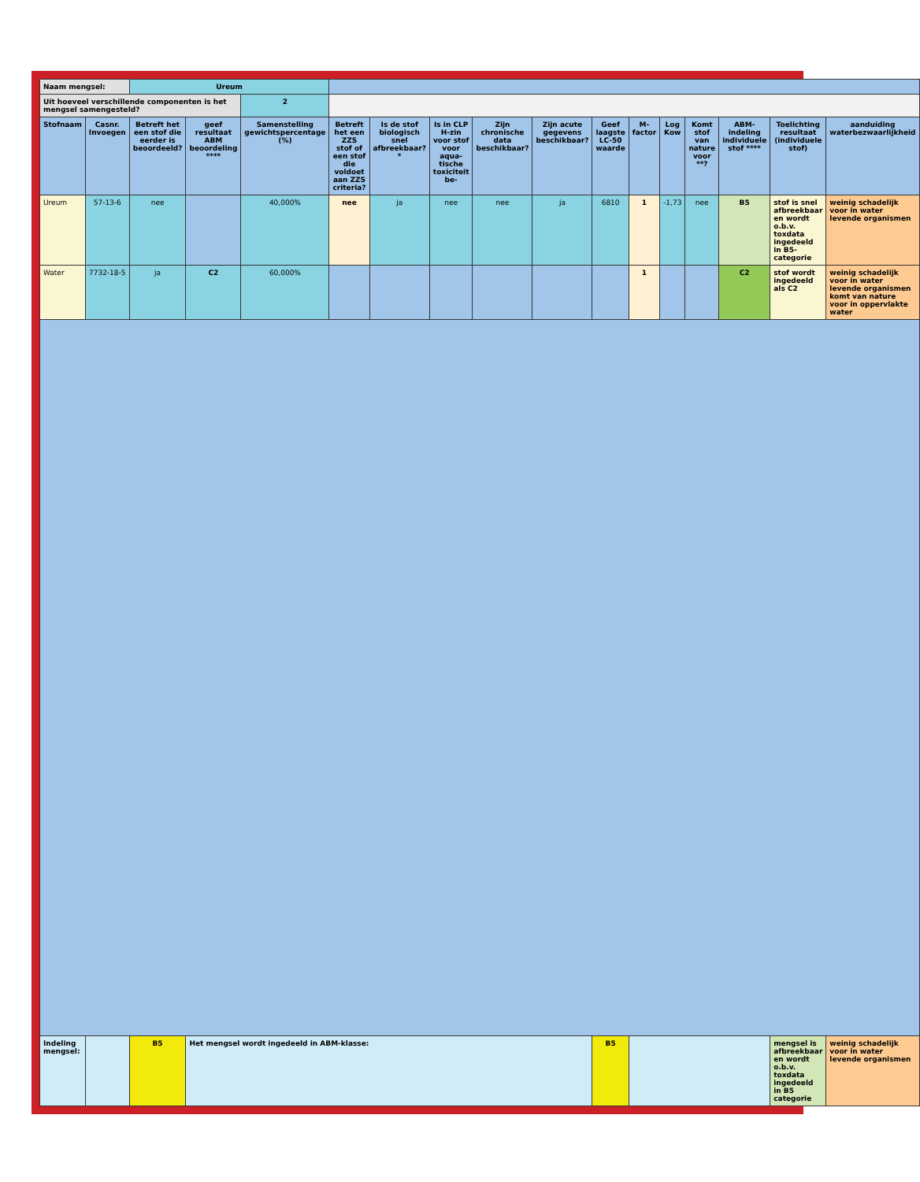| Naam mengsel: | | Ureum | | | | | | | | | | | | | | |
| Uit hoeveel verschillende componenten is het mengsel samengesteld? | | | | 2 | | | | | | | | | | | | |
| Stofnaam | Casnr. Invoegen | Betreft het een stof die eerder is beoordeeld? | geef resultaat ABM beoordeling **** | Samenstelling gewichtspercentage (%) | Betreft het een ZZS stof of een stof die voldoet aan ZZS criteria? | Is de stof biologisch snel afbreekbaar?* | Is in CLP H-zin voor stof voor aqua-tische toxiciteit be- | Zijn chronische data beschikbaar? | Zijn acute gegevens beschikbaar? | Geef laagste LC-50 waarde | M-factor | Log Kow | Komt stof van nature voor **? | ABM-indeling individuele stof **** | Toelichting resultaat (individuele stof) | aanduiding waterbezwaarlijkheid |
| Ureum | 57-13-6 | nee | | 40,000% | nee | ja | nee | nee | ja | 6810 | 1 | -1,73 | nee | B5 | stof is snel afbreekbaar en wordt o.b.v. toxdata ingedeeld in B5-categorie | weinig schadelijk voor in water levende organismen |
| Water | 7732-18-5 | ja | C2 | 60,000% | | | | | | | 1 | | | C2 | stof wordt ingedeeld als C2 | weinig schadelijk voor in water levende organismen komt van nature voor in oppervlakte water |
| Indeling mengsel: | | B5 | Het mengsel wordt ingedeeld in ABM-klasse: | | | | | | | B5 | | | | | mengsel is afbreekbaar en wordt o.b.v. toxdata ingedeeld in B5 categorie | weinig schadelijk voor in water levende organismen |